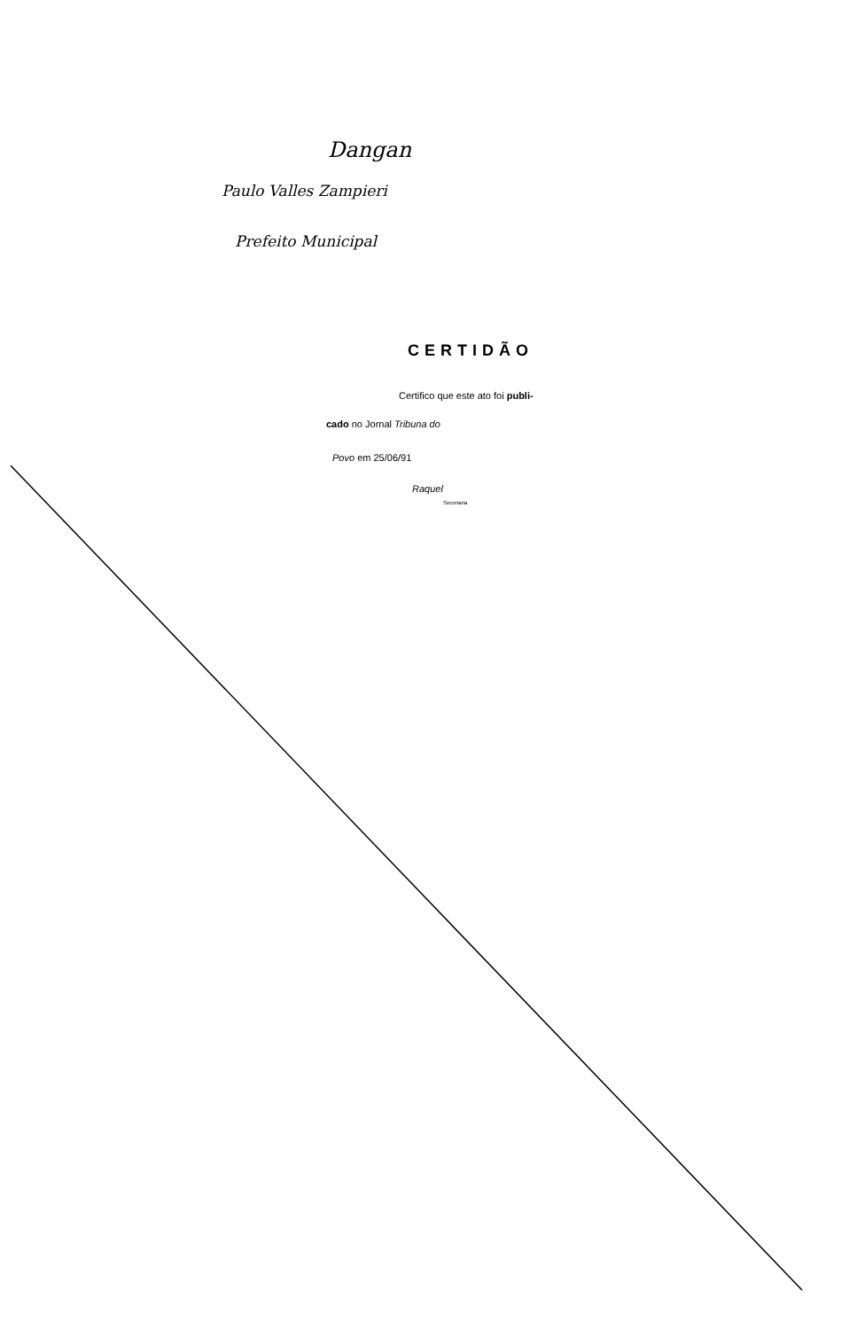Dangan
Paulo Valles Zampieri
Prefeito Municipal
CERTIDÃO
Certifico que este ato foi publi-
cado no Jornal Tribuna do
Povo em 25/06/91
Raquel
Secretaria